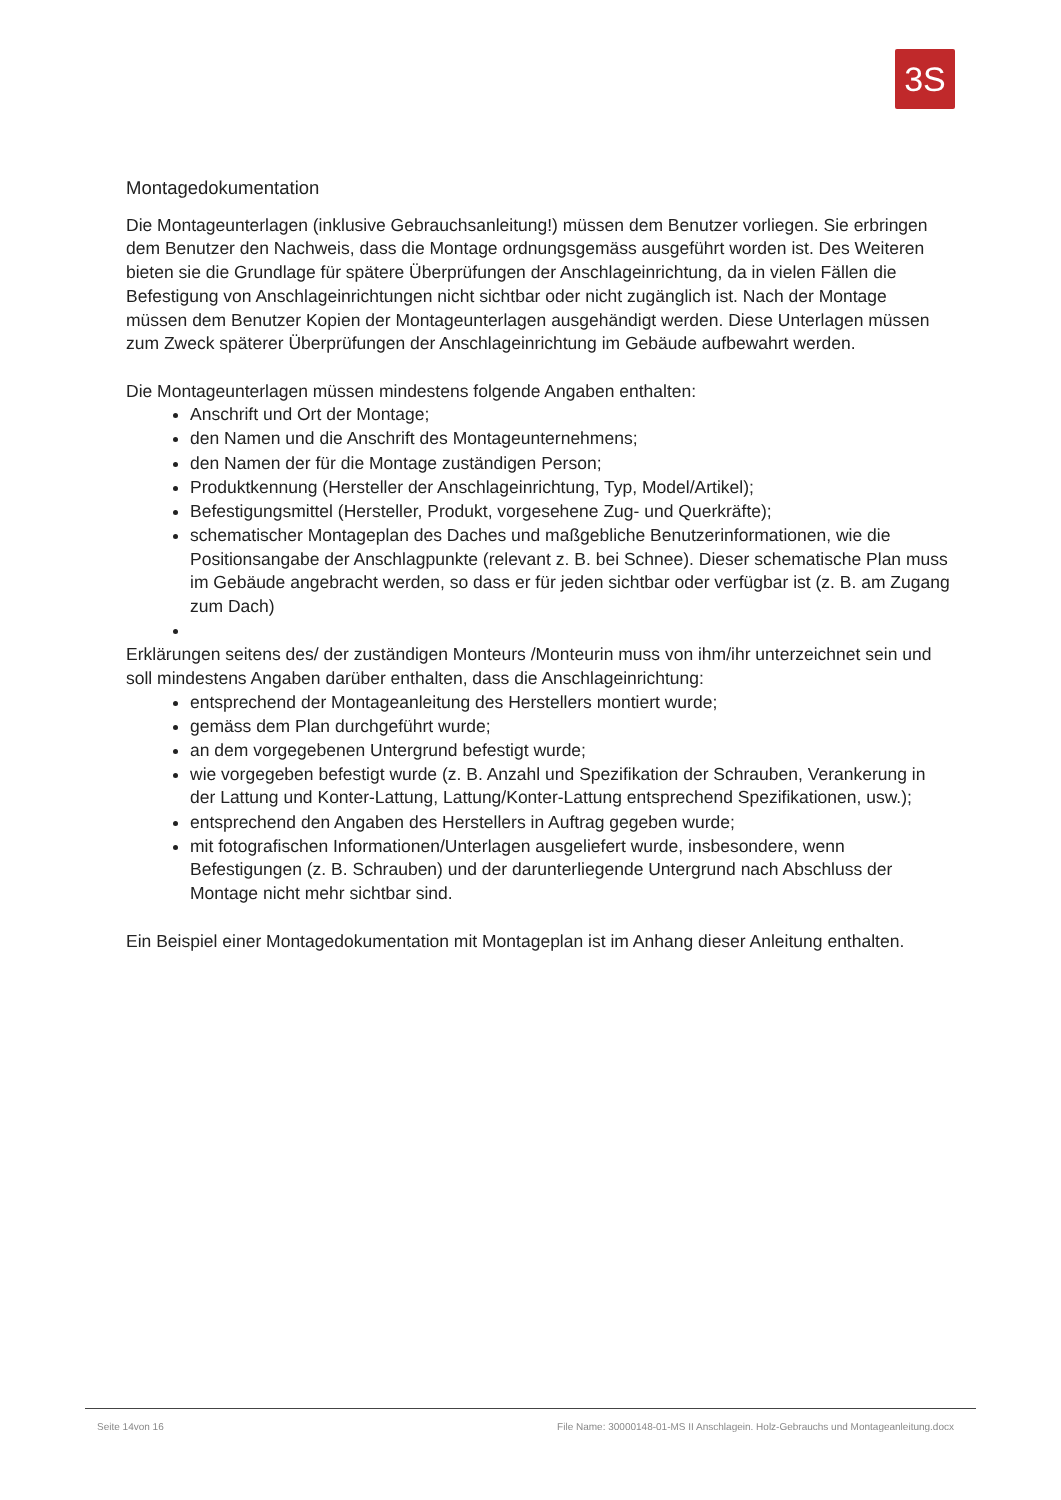3S
Montagedokumentation
Die Montageunterlagen (inklusive Gebrauchsanleitung!) müssen dem Benutzer vorliegen. Sie erbringen dem Benutzer den Nachweis, dass die Montage ordnungsgemäss ausgeführt worden ist. Des Weiteren bieten sie die Grundlage für spätere Überprüfungen der Anschlageinrichtung, da in vielen Fällen die Befestigung von Anschlageinrichtungen nicht sichtbar oder nicht zugänglich ist. Nach der Montage müssen dem Benutzer Kopien der Montageunterlagen ausgehändigt werden. Diese Unterlagen müssen zum Zweck späterer Überprüfungen der Anschlageinrichtung im Gebäude aufbewahrt werden.
Die Montageunterlagen müssen mindestens folgende Angaben enthalten:
Anschrift und Ort der Montage;
den Namen und die Anschrift des Montageunternehmens;
den Namen der für die Montage zuständigen Person;
Produktkennung (Hersteller der Anschlageinrichtung, Typ, Model/Artikel);
Befestigungsmittel (Hersteller, Produkt, vorgesehene Zug- und Querkräfte);
schematischer Montageplan des Daches und maßgebliche Benutzerinformationen, wie die Positionsangabe der Anschlagpunkte (relevant z. B. bei Schnee). Dieser schematische Plan muss im Gebäude angebracht werden, so dass er für jeden sichtbar oder verfügbar ist (z. B. am Zugang zum Dach)
Erklärungen seitens des/ der zuständigen Monteurs /Monteurin muss von ihm/ihr unterzeichnet sein und soll mindestens Angaben darüber enthalten, dass die Anschlageinrichtung:
entsprechend der Montageanleitung des Herstellers montiert wurde;
gemäss dem Plan durchgeführt wurde;
an dem vorgegebenen Untergrund befestigt wurde;
wie vorgegeben befestigt wurde (z. B. Anzahl und Spezifikation der Schrauben, Verankerung in der Lattung und Konter-Lattung, Lattung/Konter-Lattung entsprechend Spezifikationen, usw.);
entsprechend den Angaben des Herstellers in Auftrag gegeben wurde;
mit fotografischen Informationen/Unterlagen ausgeliefert wurde, insbesondere, wenn Befestigungen (z. B. Schrauben) und der darunterliegende Untergrund nach Abschluss der Montage nicht mehr sichtbar sind.
Ein Beispiel einer Montagedokumentation mit Montageplan ist im Anhang dieser Anleitung enthalten.
Seite 14von 16 File Name: 30000148-01-MS II Anschlagein. Holz-Gebrauchs und Montageanleitung.docx